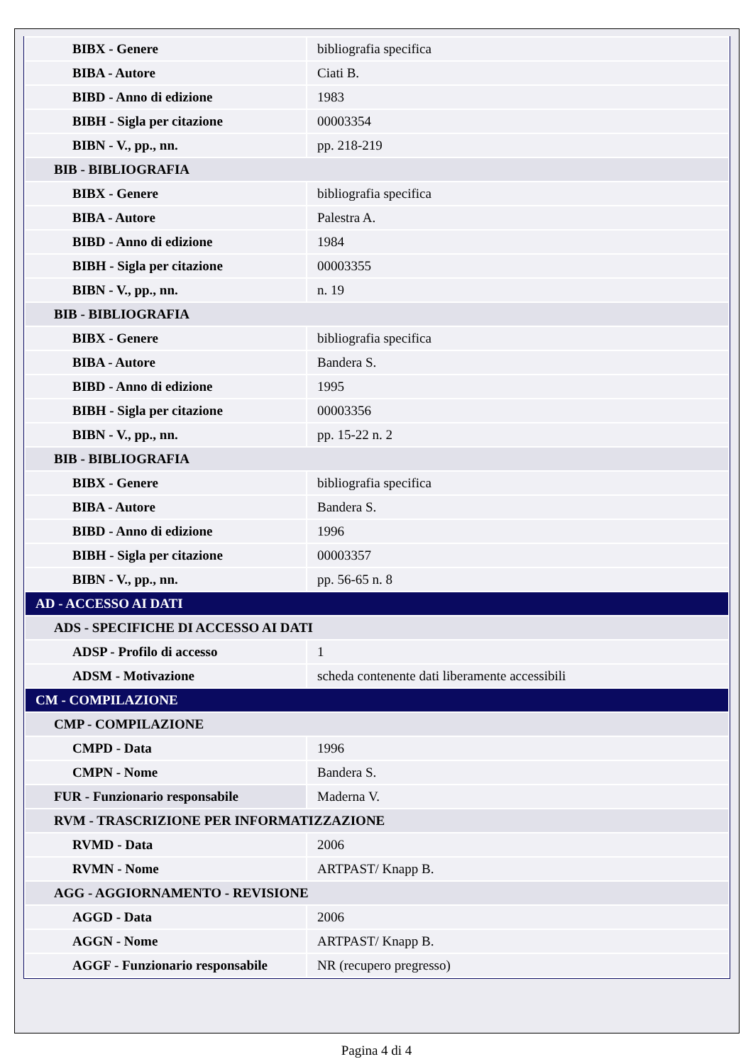| BIBX - Genere | bibliografia specifica |
| BIBA - Autore | Ciati B. |
| BIBD - Anno di edizione | 1983 |
| BIBH - Sigla per citazione | 00003354 |
| BIBN - V., pp., nn. | pp. 218-219 |
| BIB - BIBLIOGRAFIA | |
| BIBX - Genere | bibliografia specifica |
| BIBA - Autore | Palestra A. |
| BIBD - Anno di edizione | 1984 |
| BIBH - Sigla per citazione | 00003355 |
| BIBN - V., pp., nn. | n. 19 |
| BIB - BIBLIOGRAFIA | |
| BIBX - Genere | bibliografia specifica |
| BIBA - Autore | Bandera S. |
| BIBD - Anno di edizione | 1995 |
| BIBH - Sigla per citazione | 00003356 |
| BIBN - V., pp., nn. | pp. 15-22 n. 2 |
| BIB - BIBLIOGRAFIA | |
| BIBX - Genere | bibliografia specifica |
| BIBA - Autore | Bandera S. |
| BIBD - Anno di edizione | 1996 |
| BIBH - Sigla per citazione | 00003357 |
| BIBN - V., pp., nn. | pp. 56-65 n. 8 |
| AD - ACCESSO AI DATI | |
| ADS - SPECIFICHE DI ACCESSO AI DATI | |
| ADSP - Profilo di accesso | 1 |
| ADSM - Motivazione | scheda contenente dati liberamente accessibili |
| CM - COMPILAZIONE | |
| CMP - COMPILAZIONE | |
| CMPD - Data | 1996 |
| CMPN - Nome | Bandera S. |
| FUR - Funzionario responsabile | Maderna V. |
| RVM - TRASCRIZIONE PER INFORMATIZZAZIONE | |
| RVMD - Data | 2006 |
| RVMN - Nome | ARTPAST/ Knapp B. |
| AGG - AGGIORNAMENTO - REVISIONE | |
| AGGD - Data | 2006 |
| AGGN - Nome | ARTPAST/ Knapp B. |
| AGGF - Funzionario responsabile | NR (recupero pregresso) |
Pagina 4 di 4